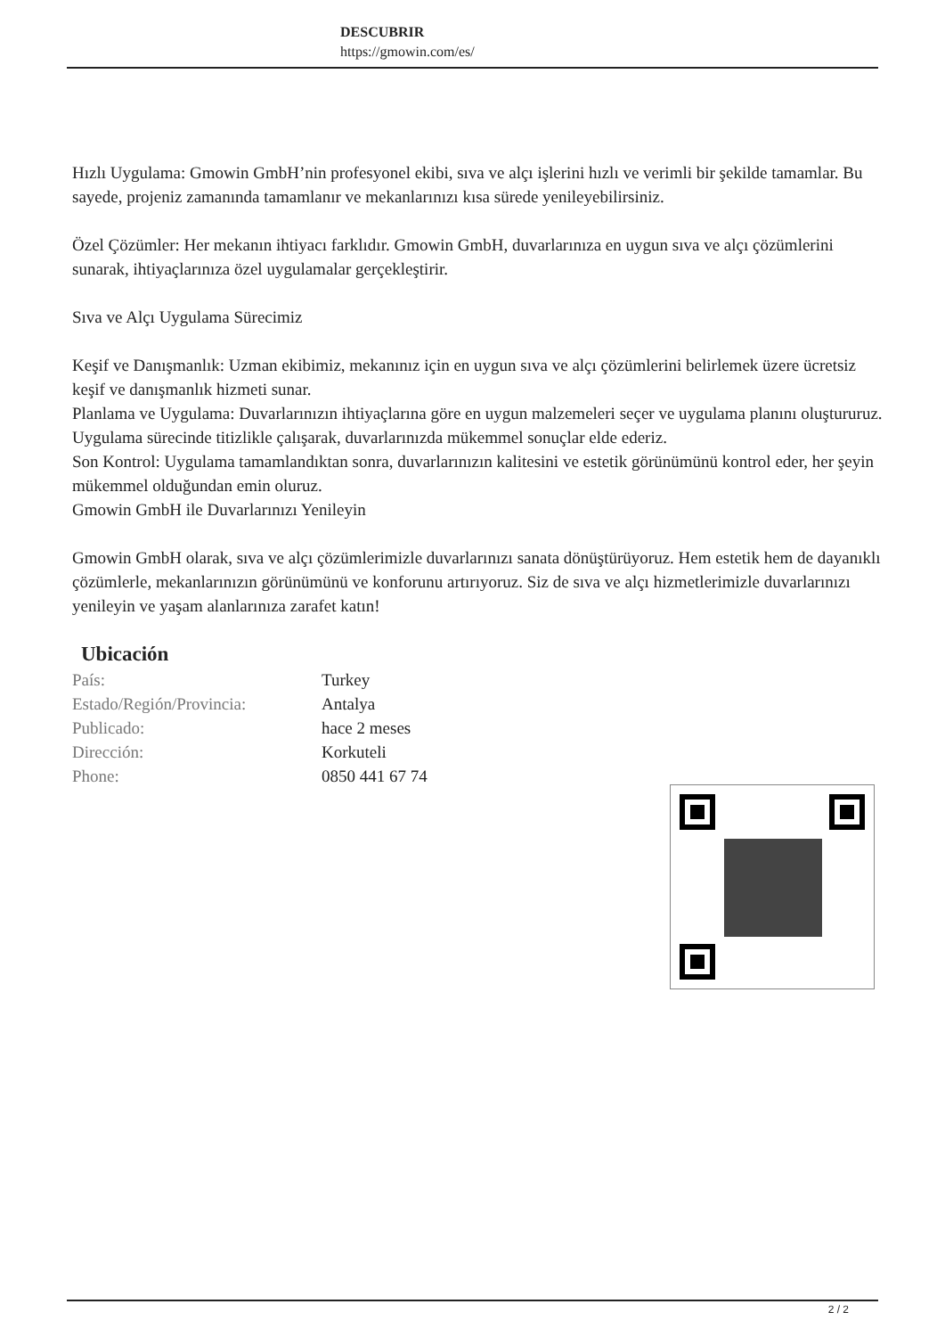DESCUBRIR
https://gmowin.com/es/
Hızlı Uygulama: Gmowin GmbH’nin profesyonel ekibi, sıva ve alçı işlerini hızlı ve verimli bir şekilde tamamlar. Bu sayede, projeniz zamanında tamamlanır ve mekanlarınızı kısa sürede yenileyebilirsiniz.
Özel Çözümler: Her mekanın ihtiyacı farklıdır. Gmowin GmbH, duvarlarınıza en uygun sıva ve alçı çözümlerini sunarak, ihtiyaçlarınıza özel uygulamalar gerçekleştirir.
Sıva ve Alçı Uygulama Sürecimiz
Keşif ve Danışmanlık: Uzman ekibimiz, mekanınız için en uygun sıva ve alçı çözümlerini belirlemek üzere ücretsiz keşif ve danışmanlık hizmeti sunar.
Planlama ve Uygulama: Duvarlarınızın ihtiyaçlarına göre en uygun malzemeleri seçer ve uygulama planını oluştururuz. Uygulama sürecinde titizlikle çalışarak, duvarlarınızda mükemmel sonuçlar elde ederiz.
Son Kontrol: Uygulama tamamlandıktan sonra, duvarlarınızın kalitesini ve estetik görünümünü kontrol eder, her şeyin mükemmel olduğundan emin oluruz.
Gmowin GmbH ile Duvarlarınızı Yenileyin
Gmowin GmbH olarak, sıva ve alçı çözümlerimizle duvarlarınızı sanata dönüştürüyoruz. Hem estetik hem de dayanıklı çözümlerle, mekanlarınızın görünümünü ve konforunu artırıyoruz. Siz de sıva ve alçı hizmetlerimizle duvarlarınızı yenileyin ve yaşam alanlarınıza zarafet katın!
Ubicación
| País: | Turkey |
| Estado/Región/Provincia: | Antalya |
| Publicado: | hace 2 meses |
| Dirección: | Korkuteli |
| Phone: | 0850 441 67 74 |
2 / 2